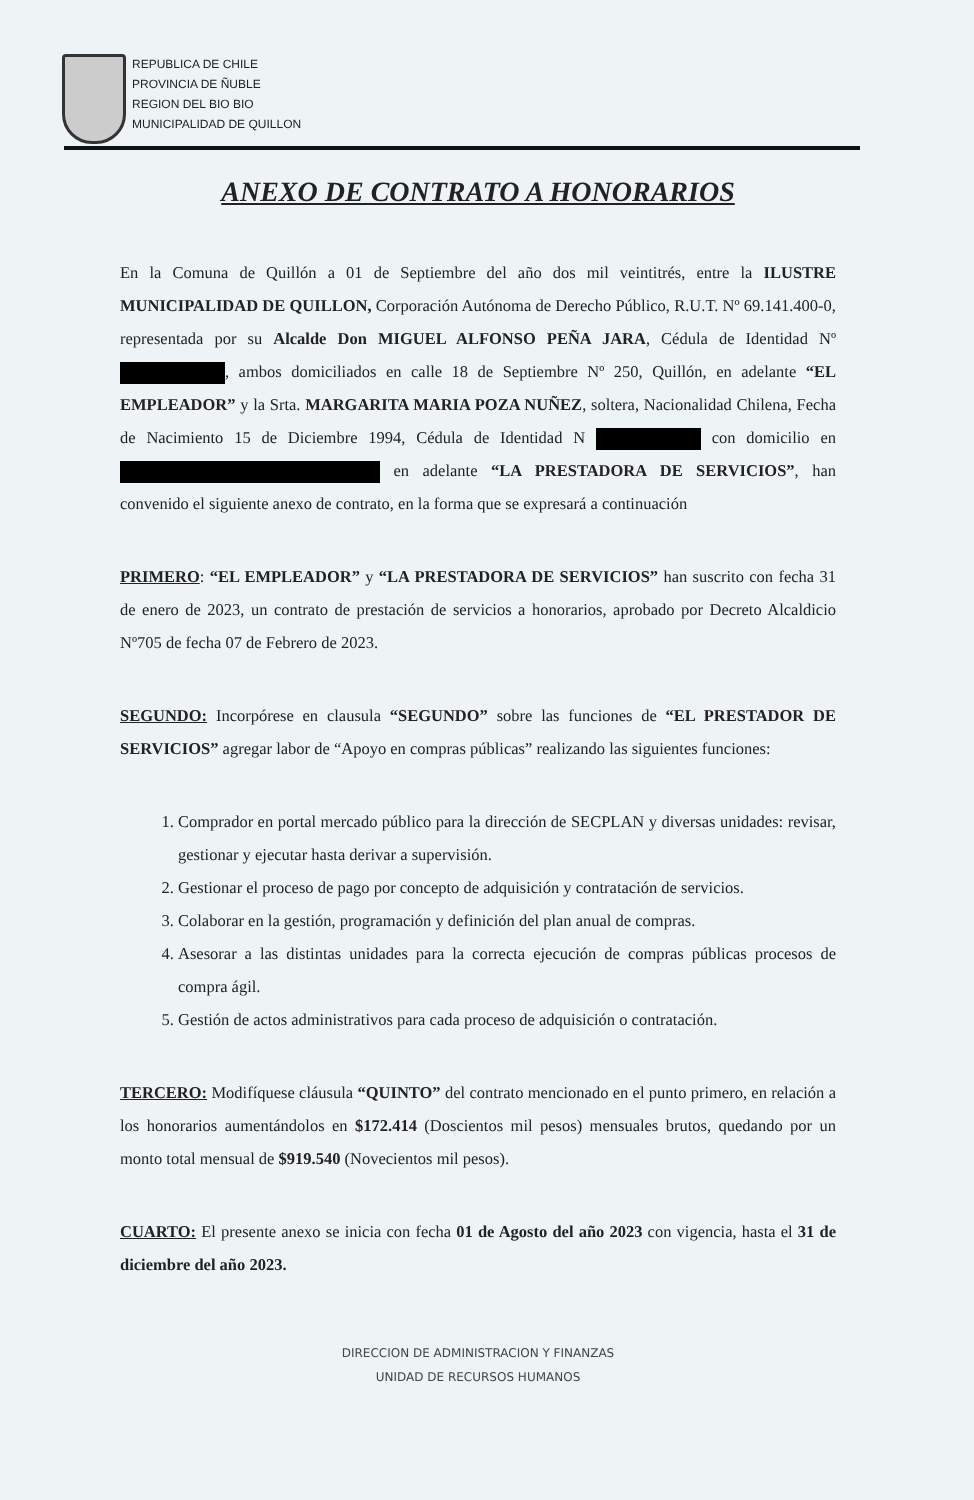REPUBLICA DE CHILE
PROVINCIA DE ÑUBLE
REGION DEL BIO BIO
MUNICIPALIDAD DE QUILLON
ANEXO DE CONTRATO A HONORARIOS
En la Comuna de Quillón a 01 de Septiembre del año dos mil veintitrés, entre la ILUSTRE MUNICIPALIDAD DE QUILLON, Corporación Autónoma de Derecho Público, R.U.T. Nº 69.141.400-0, representada por su Alcalde Don MIGUEL ALFONSO PEÑA JARA, Cédula de Identidad Nº , ambos domiciliados en calle 18 de Septiembre Nº 250, Quillón, en adelante “EL EMPLEADOR” y la Srta. MARGARITA MARIA POZA NUÑEZ, soltera, Nacionalidad Chilena, Fecha de Nacimiento 15 de Diciembre 1994, Cédula de Identidad N con domicilio en en adelante “LA PRESTADORA DE SERVICIOS”, han convenido el siguiente anexo de contrato, en la forma que se expresará a continuación
PRIMERO: “EL EMPLEADOR” y “LA PRESTADORA DE SERVICIOS” han suscrito con fecha 31 de enero de 2023, un contrato de prestación de servicios a honorarios, aprobado por Decreto Alcaldicio Nº705 de fecha 07 de Febrero de 2023.
SEGUNDO: Incorpórese en clausula “SEGUNDO” sobre las funciones de “EL PRESTADOR DE SERVICIOS” agregar labor de “Apoyo en compras públicas” realizando las siguientes funciones:
1. Comprador en portal mercado público para la dirección de SECPLAN y diversas unidades: revisar, gestionar y ejecutar hasta derivar a supervisión.
2. Gestionar el proceso de pago por concepto de adquisición y contratación de servicios.
3. Colaborar en la gestión, programación y definición del plan anual de compras.
4. Asesorar a las distintas unidades para la correcta ejecución de compras públicas procesos de compra ágil.
5. Gestión de actos administrativos para cada proceso de adquisición o contratación.
TERCERO: Modifíquese cláusula “QUINTO” del contrato mencionado en el punto primero, en relación a los honorarios aumentándolos en $172.414 (Doscientos mil pesos) mensuales brutos, quedando por un monto total mensual de $919.540 (Novecientos mil pesos).
CUARTO: El presente anexo se inicia con fecha 01 de Agosto del año 2023 con vigencia, hasta el 31 de diciembre del año 2023.
DIRECCION DE ADMINISTRACION Y FINANZAS
UNIDAD DE RECURSOS HUMANOS